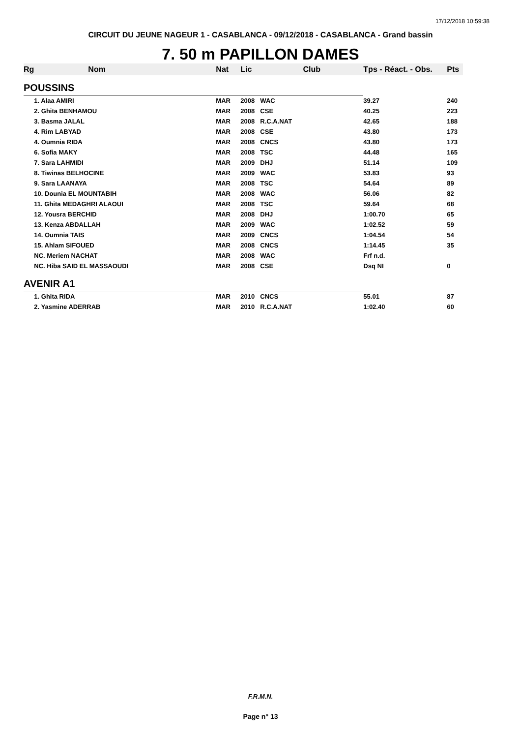17/12/2018 10:59:38
CIRCUIT DU JEUNE NAGEUR 1 - CASABLANCA - 09/12/2018 - CASABLANCA - Grand bassin
7. 50 m PAPILLON DAMES
| Rg | Nom | Nat | Lic | Club | Tps - Réact. - Obs. | Pts |
| --- | --- | --- | --- | --- | --- | --- |
| POUSSINS | | | | | | |
| | 1. Alaa AMIRI | MAR | 2008 | WAC | 39.27 | 240 |
| | 2. Ghita BENHAMOU | MAR | 2008 | CSE | 40.25 | 223 |
| | 3. Basma JALAL | MAR | 2008 | R.C.A.NAT | 42.65 | 188 |
| | 4. Rim LABYAD | MAR | 2008 | CSE | 43.80 | 173 |
| | 4. Oumnia RIDA | MAR | 2008 | CNCS | 43.80 | 173 |
| | 6. Sofia MAKY | MAR | 2008 | TSC | 44.48 | 165 |
| | 7. Sara LAHMIDI | MAR | 2009 | DHJ | 51.14 | 109 |
| | 8. Tiwinas BELHOCINE | MAR | 2009 | WAC | 53.83 | 93 |
| | 9. Sara LAANAYA | MAR | 2008 | TSC | 54.64 | 89 |
| | 10. Dounia EL MOUNTABIH | MAR | 2008 | WAC | 56.06 | 82 |
| | 11. Ghita MEDAGHRI ALAOUI | MAR | 2008 | TSC | 59.64 | 68 |
| | 12. Yousra BERCHID | MAR | 2008 | DHJ | 1:00.70 | 65 |
| | 13. Kenza ABDALLAH | MAR | 2009 | WAC | 1:02.52 | 59 |
| | 14. Oumnia TAIS | MAR | 2009 | CNCS | 1:04.54 | 54 |
| | 15. Ahlam SIFOUED | MAR | 2008 | CNCS | 1:14.45 | 35 |
| | NC. Meriem NACHAT | MAR | 2008 | WAC | Frf n.d. | |
| | NC. Hiba SAID EL MASSAOUDI | MAR | 2008 | CSE | Dsq NI | 0 |
| AVENIR A1 | | | | | | |
| | 1. Ghita RIDA | MAR | 2010 | CNCS | 55.01 | 87 |
| | 2. Yasmine ADERRAB | MAR | 2010 | R.C.A.NAT | 1:02.40 | 60 |
F.R.M.N.
Page n° 13